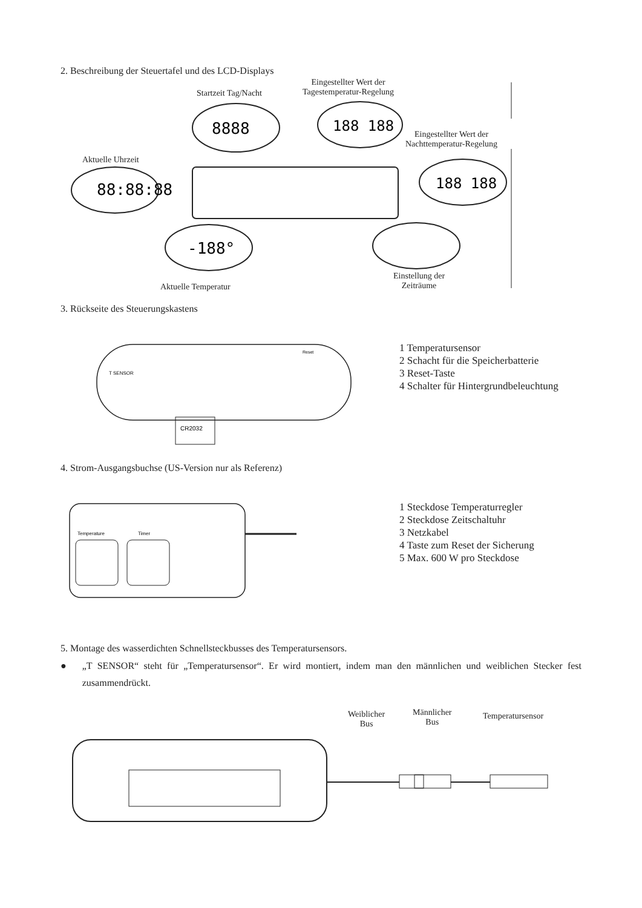2. Beschreibung der Steuertafel und des LCD-Displays
Startzeit Tag/Nacht
Eingestellter Wert der
Tagestemperatur-Regelung
Eingestellter Wert der
Nachttemperatur-Regelung
Aktuelle Uhrzeit
88:88:88
8888
188 188
188 188
-188°
Aktuelle Temperatur
Einstellung der
Zeiträume
3. Rückseite des Steuerungskastens
CR2032
T SENSOR
Reset
1 Temperatursensor
2 Schacht für die Speicherbatterie
3 Reset-Taste
4 Schalter für Hintergrundbeleuchtung
4. Strom-Ausgangsbuchse (US-Version nur als Referenz)
Temperature
Timer
1 Steckdose Temperaturregler
2 Steckdose Zeitschaltuhr
3 Netzkabel
4 Taste zum Reset der Sicherung
5 Max. 600 W pro Steckdose
5. Montage des wasserdichten Schnellsteckbusses des Temperatursensors.
● „T SENSOR“ steht für „Temperatursensor“. Er wird montiert, indem man den männlichen und weiblichen Stecker fest zusammendrückt.
Weiblicher
Bus
Männlicher
Bus
Temperatursensor